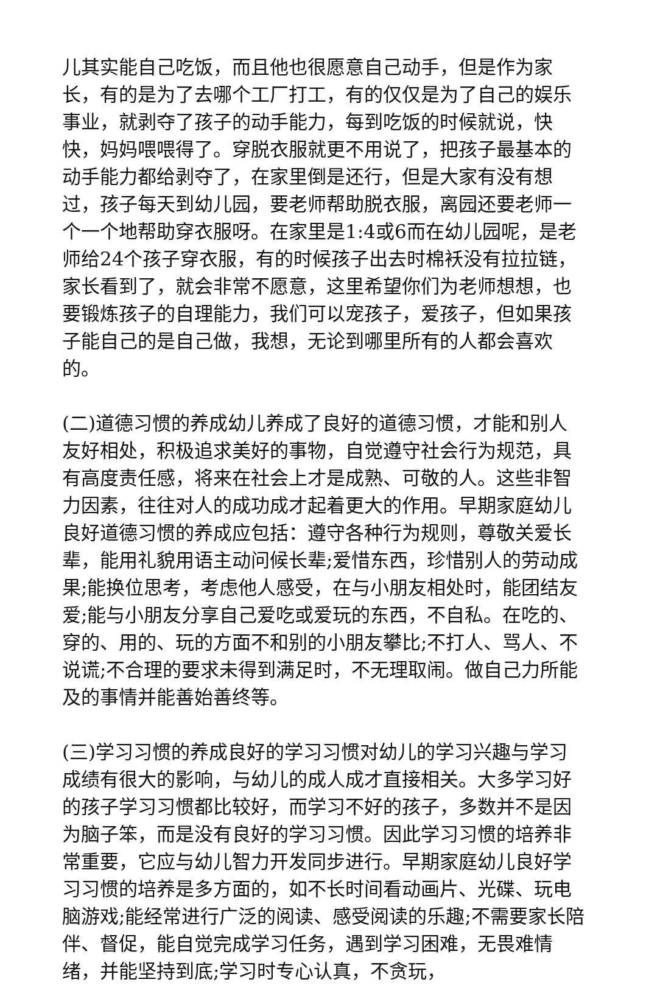儿其实能自己吃饭，而且他也很愿意自己动手，但是作为家长，有的是为了去哪个工厂打工，有的仅仅是为了自己的娱乐事业，就剥夺了孩子的动手能力，每到吃饭的时候就说，快快，妈妈喂喂得了。穿脱衣服就更不用说了，把孩子最基本的动手能力都给剥夺了，在家里倒是还行，但是大家有没有想过，孩子每天到幼儿园，要老师帮助脱衣服，离园还要老师一个一个地帮助穿衣服呀。在家里是1:4或6而在幼儿园呢，是老师给24个孩子穿衣服，有的时候孩子出去时棉袄没有拉拉链，家长看到了，就会非常不愿意，这里希望你们为老师想想，也要锻炼孩子的自理能力，我们可以宠孩子，爱孩子，但如果孩子能自己的是自己做，我想，无论到哪里所有的人都会喜欢的。
(二)道德习惯的养成幼儿养成了良好的道德习惯，才能和别人友好相处，积极追求美好的事物，自觉遵守社会行为规范，具有高度责任感，将来在社会上才是成熟、可敬的人。这些非智力因素，往往对人的成功成才起着更大的作用。早期家庭幼儿良好道德习惯的养成应包括：遵守各种行为规则，尊敬关爱长辈，能用礼貌用语主动问候长辈;爱惜东西，珍惜别人的劳动成果;能换位思考，考虑他人感受，在与小朋友相处时，能团结友爱;能与小朋友分享自己爱吃或爱玩的东西，不自私。在吃的、穿的、用的、玩的方面不和别的小朋友攀比;不打人、骂人、不说谎;不合理的要求未得到满足时，不无理取闹。做自己力所能及的事情并能善始善终等。
(三)学习习惯的养成良好的学习习惯对幼儿的学习兴趣与学习成绩有很大的影响，与幼儿的成人成才直接相关。大多学习好的孩子学习习惯都比较好，而学习不好的孩子，多数并不是因为脑子笨，而是没有良好的学习习惯。因此学习习惯的培养非常重要，它应与幼儿智力开发同步进行。早期家庭幼儿良好学习习惯的培养是多方面的，如不长时间看动画片、光碟、玩电脑游戏;能经常进行广泛的阅读、感受阅读的乐趣;不需要家长陪伴、督促，能自觉完成学习任务，遇到学习困难，无畏难情绪，并能坚持到底;学习时专心认真，不贪玩，